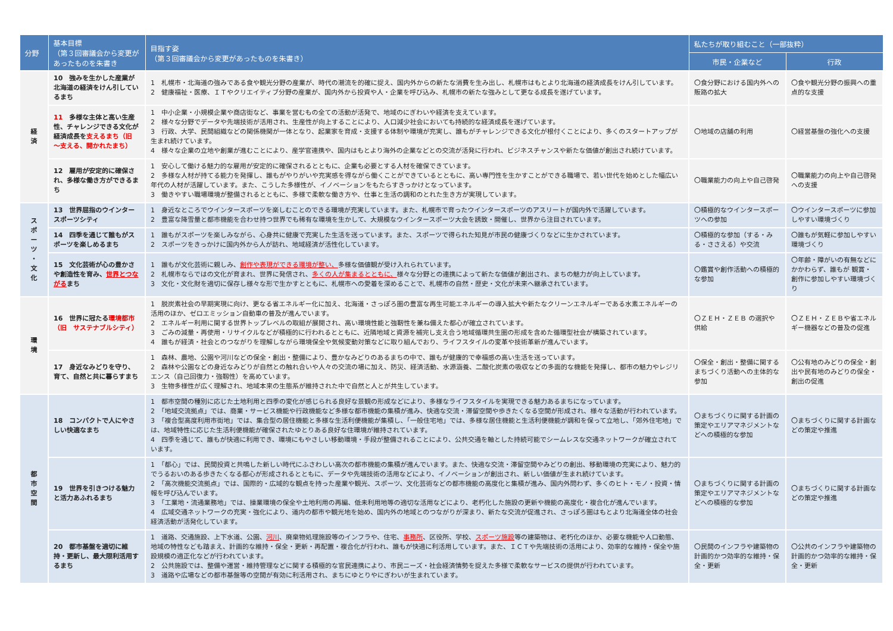| 分野 | 基本目標 （第３回審議会から変更があったものを朱書き | 目指す姿 （第３回審議会から変更があったものを朱書き） | 私たちが取り組むこと（一部抜粋） | |
| --- | --- | --- | --- | --- |
| | | | 市民・企業など | 行政 |
| 経 済 | 10 強みを生かした産業が北海道の経済をけん引しているまち | 1 札幌市・北海道の強みである食や観光分野の産業が、時代の潮流を的確に捉え、国内外からの新たな消費を生み出し、札幌市はもとより北海道の経済成長をけん引しています。 2 健康福祉・医療、ＩＴやクリエイティブ分野の産業が、国内外から投資や人・企業を呼び込み、札幌市の新たな強みとして更なる成長を遂げています。 | 〇食分野における国内外への販路の拡大 | 〇食や観光分野の振興への重点的な支援 |
| | 11 多様な主体と高い生産性、チャレンジできる文化が経済成長を 支えるまち（旧 ～支える、開かれたまち） | 1 中小企業・小規模企業や商店街など、事業を営むもの全ての活動が活発で、地域のにぎわいや経済を支えています。 2 様々な分野でデータや先端技術が活用され、生産性が向上することにより、人口減少社会においても持続的な経済成長を遂げています。 3 行政、大学、民間組織などの関係機関が一体となり、起業家を育成・支援する体制や環境が充実し、誰もがチャレンジできる文化が根付くことにより、多くのスタートアップが生まれ続けています。 4 様々な企業の立地や創業が進むことにより、産学官連携や、国内はもとより海外の企業などとの交流が活発に行われ、ビジネスチャンスや新たな価値が創出され続けています。 | 〇地域の店舗の利用 | 〇経営基盤の強化への支援 |
| | 12 雇用が安定的に確保され、多様な働き方ができるまち | 1 安心して働ける魅力的な雇用が安定的に確保されるとともに、企業も必要とする人材を確保できています。 2 多様な人材が持てる能力を発揮し、誰もがやりがいや充実感を得ながら働くことができているとともに、高い専門性を生かすことができる職場で、若い世代を始めとした幅広い年代の人材が活躍しています。また、こうした多様性が、イノベーションをもたらすきっかけとなっています。 3 働きやすい職場環境が整備されるとともに、多様で柔軟な働き方や、仕事と生活の調和のとれた生き方が実現しています。 | 〇職業能力の向上や自己啓発 | 〇職業能力の向上や自己啓発への支援 |
| ス ポ ー ツ ・ 文 化 | 13 世界屈指のウインタースポーツシティ | 1 身近なところでウインタースポーツを楽しむことのできる環境が充実しています。また、札幌市で育ったウインタースポーツのアスリートが国内外で活躍しています。 2 豊富な降雪量と都市機能を合わせ持つ世界でも稀有な環境を生かして、大規模なウインタースポーツ大会を誘致・開催し、世界から注目されています。 | 〇積極的なウインタースポーツへの参加 | 〇ウインタースポーツに参加しやすい環境づくり |
| | 14 四季を通じて誰もがスポーツを楽しめるまち | 1 誰もがスポーツを楽しみながら、心身共に健康で充実した生活を送っています。また、スポーツで得られた知見が市民の健康づくりなどに生かされています。 2 スポーツをきっかけに国内外から人が訪れ、地域経済が活性化しています。 | 〇積極的な参加（する・みる・ささえる）や交流 | 〇誰もが気軽に参加しやすい環境づくり |
| | 15 文化芸術が心の豊かさや創造性を育み、 世界とつながる まち | 1 誰もが文化芸術に親しみ、 創作や表現ができる環境が整い、 多様な価値観が受け入れられています。 2 札幌市ならではの文化が育まれ、世界に発信され、 多くの人が集まるとともに、 様々な分野との連携によって新たな価値が創出され、まちの魅力が向上しています。 3 文化・文化財を適切に保存し様々な形で生かすとともに、札幌市への愛着を深めることで、札幌市の自然・歴史・文化が未来へ継承されています。 | 〇鑑賞や創作活動への積極的な参加 | 〇年齢・障がいの有無などにかかわらず、誰もが 観賞・創作に参加しやすい環境づくり |
| 環 境 | 16 世界に冠たる 環境都市（旧 サステナブルシティ） | 1 脱炭素社会の早期実現に向け、更なる省エネルギー化に加え、北海道・さっぽろ圏の豊富な再生可能エネルギーの導入拡大や新たなクリーンエネルギーである水素エネルギーの活用のほか、ゼロエミッション自動車の普及が進んでいます。 2 エネルギー利用に関する世界トップレベルの取組が展開され、高い環境性能と強靭性を兼ね備えた都心が確立されています。 3 ごみの減量・再使用・リサイクルなどが積極的に行われるとともに、近隣地域と資源を補完し支え合う地域循環共生圏の形成を含めた循環型社会が構築されています。 4 誰もが経済・社会とのつながりを理解しながら環境保全や気候変動対策などに取り組んでおり、ライフスタイルの変革や技術革新が進んでいます。 | 〇ＺＥＨ・ＺＥＢ の選択や供給 | 〇ＺＥＨ・ＺＥＢや省エネルギー機器などの普及の促進 |
| | 17 身近なみどりを守り、育て、自然と共に暮らすまち | 1 森林、農地、公園や河川などの保全・創出・整備により、豊かなみどりのあるまちの中で、誰もが健康的で幸福感の高い生活を送っています。 2 森林や公園などの身近なみどりが自然との触れ合いや人々の交流の場に加え、防災、経済活動、水源涵養、二酸化炭素の吸収などの多面的な機能を発揮し、都市の魅力やレジリエンス（自己回復力・強靱性）を高めています。 3 生物多様性が広く理解され、地域本来の生態系が維持された中で自然と人とが共生しています。 | 〇保全・創出・整備に関するまちづくり活動への主体的な参加 | 〇公有地のみどりの保全・創出や民有地のみどりの保全・創出の促進 |
| 都 市 空 間 | 18 コンパクトで人にやさしい快適なまち | 1 都市空間の種別に応じた土地利用と四季の変化が感じられる良好な景観の形成などにより、多様なライフスタイルを実現できる魅力あるまちになっています。 2 「地域交流拠点」では、商業・サービス機能や行政機能など多様な都市機能の集積が進み、快適な交流・滞留空間や歩きたくなる空間が形成され、様々な活動が行われています。 3 「複合型高度利用市街地」では、集合型の居住機能と多様な生活利便機能が集積し、「一般住宅地」では、多様な居住機能と生活利便機能が調和を保って立地し、「郊外住宅地」では、地域特性に応じた生活利便機能が確保されたゆとりある良好な住環境が維持されています。 4 四季を通じて、誰もが快適に利用でき、環境にもやさしい移動環境・手段が整備されることにより、公共交通を軸とした持続可能でシームレスな交通ネットワークが確立されています。 | 〇まちづくりに関する計画の策定やエリアマネジメントなどへの積極的な参加 | 〇まちづくりに関する計画などの策定や推進 |
| | 19 世界を引きつける魅力と活力あふれるまち | 1 「都心」では、民間投資と共鳴した新しい時代にふさわしい高次の都市機能の集積が進んでいます。また、快適な交流・滞留空間やみどりの創出、移動環境の充実により、魅力的でうるおいのある歩きたくなる都心が形成されるとともに、データや先端技術の活用などにより、イノベーションが創出され、新しい価値が生まれ続けています。 2 「高次機能交流拠点」では、国際的・広域的な観点を持った産業や観光、スポーツ、文化芸術などの都市機能の高度化と集積が進み、国内外問わず、多くのヒト・モノ・投資・情報を呼び込んでいます。 3 「工業地・流通業務地」では、操業環境の保全や土地利用の再編、低未利用地等の適切な活用などにより、老朽化した施設の更新や機能の高度化・複合化が進んでいます。 4 広域交通ネットワークの充実・強化により、道内の都市や観光地を始め、国内外の地域とのつながりが深まり、新たな交流が促進され、さっぽろ圏はもとより北海道全体の社会経済活動が活発化しています。 | 〇まちづくりに関する計画の策定やエリアマネジメントなどへの積極的な参加 | 〇まちづくりに関する計画などの策定や推進 |
| | 20 都市基盤を適切に維持・更新し、最大限利活用するまち | 1 道路、交通施設、上下水道、公園、 河川 、廃棄物処理施設等のインフラや、住宅、 事務所 、区役所、学校、 スポーツ施設 等の建築物は、老朽化のほか、必要な機能や人口動態、地域の特性なども踏まえ、計画的な維持・保全・更新・再配置・複合化が行われ、誰もが快適に利活用しています。また、ＩＣＴや先端技術の活用により、効率的な維持・保全や施設規模の適正化などが行われています。 2 公共施設では、整備や運営・維持管理などに関する積極的な官民連携により、市民ニーズ・社会経済情勢を捉えた多様で柔軟なサービスの提供が行われています。 3 道路や広場などの都市基盤等の空間が有効に利活用され、まちにゆとりやにぎわいが生まれています。 | 〇民間のインフラや建築物の計画的かつ効率的な維持・保全・更新 | 〇公共のインフラや建築物の計画的かつ効率的な維持・保全・更新 |